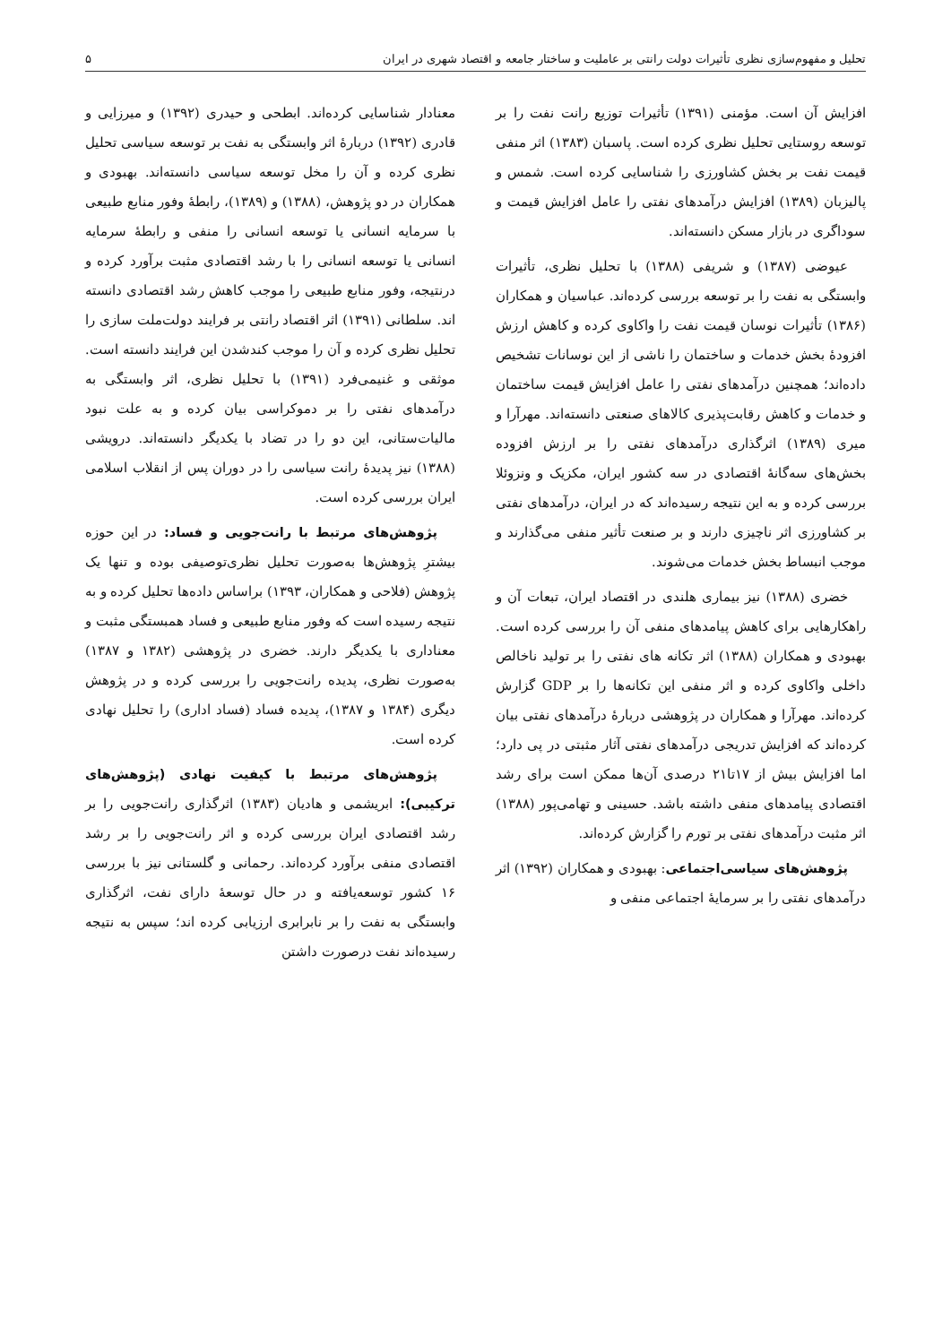تحلیل و مفهوم‌سازی نظری تأثیرات دولت رانتی بر عاملیت و ساختار جامعه و اقتصاد شهری در ایران ۵
افزایش آن است. مؤمنی (۱۳۹۱) تأثیرات توزیع رانت نفت را بر توسعه روستایی تحلیل نظری کرده است. پاسبان (۱۳۸۳) اثر منفی قیمت نفت بر بخش کشاورزی را شناسایی کرده است. شمس و پالیزبان (۱۳۸۹) افزایش درآمدهای نفتی را عامل افزایش قیمت و سوداگری در بازار مسکن دانسته‌اند.
عیوضی (۱۳۸۷) و شریفی (۱۳۸۸) با تحلیل نظری، تأثیرات وابستگی به نفت را بر توسعه بررسی کرده‌اند. عباسیان و همکاران (۱۳۸۶) تأثیرات نوسان قیمت نفت را واکاوی کرده و کاهش ارزش افزودهٔ بخش خدمات و ساختمان را ناشی از این نوسانات تشخیص داده‌اند؛ همچنین درآمدهای نفتی را عامل افزایش قیمت ساختمان و خدمات و کاهش رقابت‌پذیری کالاهای صنعتی دانسته‌اند. مهرآرا و میری (۱۳۸۹) اثرگذاری درآمدهای نفتی را بر ارزش افزوده بخش‌های سه‌گانهٔ اقتصادی در سه کشور ایران، مکزیک و ونزوئلا بررسی کرده و به این نتیجه رسیده‌اند که در ایران، درآمدهای نفتی بر کشاورزی اثر ناچیزی دارند و بر صنعت تأثیر منفی می‌گذارند و موجب انبساط بخش خدمات می‌شوند.
خضری (۱۳۸۸) نیز بیماری هلندی در اقتصاد ایران، تبعات آن و راهکارهایی برای کاهش پیامدهای منفی آن را بررسی کرده است. بهبودی و همکاران (۱۳۸۸) اثر تکانه های نفتی را بر تولید ناخالص داخلی واکاوی کرده و اثر منفی این تکانه‌ها را بر GDP گزارش کرده‌اند. مهرآرا و همکاران در پژوهشی دربارهٔ درآمدهای نفتی بیان کرده‌اند که افزایش تدریجی درآمدهای نفتی آثار مثبتی در پی دارد؛ اما افزایش بیش از ۱۷تا۲۱ درصدی آن‌ها ممکن است برای رشد اقتصادی پیامدهای منفی داشته باشد. حسینی و تهامی‌پور (۱۳۸۸) اثر مثبت درآمدهای نفتی بر تورم را گزارش کرده‌اند.
پژوهش‌های سیاسی‌اجتماعی: بهبودی و همکاران (۱۳۹۲) اثر درآمدهای نفتی را بر سرمایهٔ اجتماعی منفی و
معنادار شناسایی کرده‌اند. ابطحی و حیدری (۱۳۹۲) و میرزایی و قادری (۱۳۹۲) دربارهٔ اثر وابستگی به نفت بر توسعه سیاسی تحلیل نظری کرده و آن را مخل توسعه سیاسی دانسته‌اند. بهبودی و همکاران در دو پژوهش، (۱۳۸۸) و (۱۳۸۹)، رابطهٔ وفور منابع طبیعی با سرمایه انسانی یا توسعه انسانی را منفی و رابطهٔ سرمایه انسانی یا توسعه انسانی را با رشد اقتصادی مثبت برآورد کرده و درنتیجه، وفور منابع طبیعی را موجب کاهش رشد اقتصادی دانسته اند. سلطانی (۱۳۹۱) اثر اقتصاد رانتی بر فرایند دولت‌ملت سازی را تحلیل نظری کرده و آن را موجب کندشدن این فرایند دانسته است. موثقی و غنیمی‌فرد (۱۳۹۱) با تحلیل نظری، اثر وابستگی به درآمدهای نفتی را بر دموکراسی بیان کرده و به علت نبود مالیات‌ستانی، این دو را در تضاد با یکدیگر دانسته‌اند. درویشی (۱۳۸۸) نیز پدیدهٔ رانت سیاسی را در دوران پس از انقلاب اسلامی ایران بررسی کرده است.
پژوهش‌های مرتبط با رانت‌جویی و فساد: در این حوزه بیشترِ پژوهش‌ها به‌صورت تحلیل نظری‌توصیفی بوده و تنها یک پژوهش (فلاحی و همکاران، ۱۳۹۳) براساس داده‌ها تحلیل کرده و به نتیجه رسیده است که وفور منابع طبیعی و فساد همبستگی مثبت و معناداری با یکدیگر دارند. خضری در پژوهشی (۱۳۸۲ و ۱۳۸۷) به‌صورت نظری، پدیده رانت‌جویی را بررسی کرده و در پژوهش دیگری (۱۳۸۴ و ۱۳۸۷)، پدیده فساد (فساد اداری) را تحلیل نهادی کرده است.
پژوهش‌های مرتبط با کیفیت نهادی (پژوهش‌های ترکیبی): ابریشمی و هادیان (۱۳۸۳) اثرگذاری رانت‌جویی را بر رشد اقتصادی ایران بررسی کرده و اثر رانت‌جویی را بر رشد اقتصادی منفی برآورد کرده‌اند. رحمانی و گلستانی نیز با بررسی ۱۶ کشور توسعه‌یافته و در حال توسعهٔ دارای نفت، اثرگذاری وابستگی به نفت را بر نابرابری ارزیابی کرده اند؛ سپس به نتیجه رسیده‌اند نفت درصورت داشتن